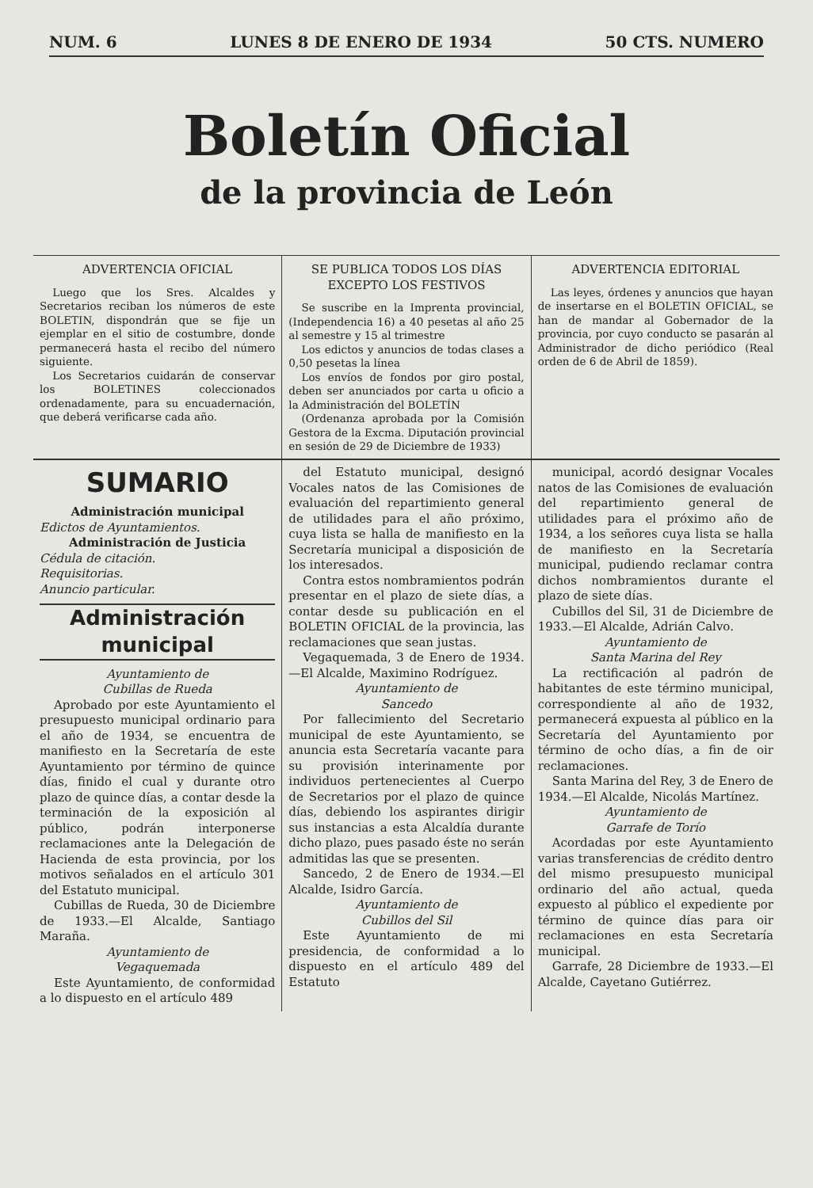NUM. 6 LUNES 8 DE ENERO DE 1934 50 CTS. NUMERO
Boletín Oficial
de la provincia de León
ADVERTENCIA OFICIAL
Luego que los Sres. Alcaldes y Secretarios reciban los números de este BOLETIN, dispondrán que se fije un ejemplar en el sitio de costumbre, donde permanecerá hasta el recibo del número siguiente.
Los Secretarios cuidarán de conservar los BOLETINES coleccionados ordenadamente, para su encuadernación, que deberá verificarse cada año.
SE PUBLICA TODOS LOS DÍAS EXCEPTO LOS FESTIVOS
Se suscribe en la Imprenta provincial, (Independencia 16) a 40 pesetas al año 25 al semestre y 15 al trimestre
Los edictos y anuncios de todas clases a 0,50 pesetas la línea
Los envíos de fondos por giro postal, deben ser anunciados por carta u oficio a la Administración del BOLETÍN
(Ordenanza aprobada por la Comisión Gestora de la Excma. Diputación provincial en sesión de 29 de Diciembre de 1933)
ADVERTENCIA EDITORIAL
Las leyes, órdenes y anuncios que hayan de insertarse en el BOLETIN OFICIAL, se han de mandar al Gobernador de la provincia, por cuyo conducto se pasarán al Administrador de dicho periódico (Real orden de 6 de Abril de 1859).
SUMARIO
Administración municipal
Edictos de Ayuntamientos.
Administración de Justicia
Cédula de citación.
Requisitorias.
Anuncio particular.
Administración municipal
Ayuntamiento de
Cubillas de Rueda
Aprobado por este Ayuntamiento el presupuesto municipal ordinario para el año de 1934, se encuentra de manifiesto en la Secretaría de este Ayuntamiento por término de quince días, finido el cual y durante otro plazo de quince días, a contar desde la terminación de la exposición al público, podrán interponerse reclamaciones ante la Delegación de Hacienda de esta provincia, por los motivos señalados en el artículo 301 del Estatuto municipal.
Cubillas de Rueda, 30 de Diciembre de 1933.—El Alcalde, Santiago Maraña.
Ayuntamiento de
Vegaquemada
Este Ayuntamiento, de conformidad a lo dispuesto en el artículo 489
del Estatuto municipal, designó Vocales natos de las Comisiones de evaluación del repartimiento general de utilidades para el año próximo, cuya lista se halla de manifiesto en la Secretaría municipal a disposición de los interesados.
Contra estos nombramientos podrán presentar en el plazo de siete días, a contar desde su publicación en el BOLETIN OFICIAL de la provincia, las reclamaciones que sean justas.
Vegaquemada, 3 de Enero de 1934.—El Alcalde, Maximino Rodríguez.
Ayuntamiento de
Sancedo
Por fallecimiento del Secretario municipal de este Ayuntamiento, se anuncia esta Secretaría vacante para su provisión interinamente por individuos pertenecientes al Cuerpo de Secretarios por el plazo de quince días, debiendo los aspirantes dirigir sus instancias a esta Alcaldía durante dicho plazo, pues pasado éste no serán admitidas las que se presenten.
Sancedo, 2 de Enero de 1934.—El Alcalde, Isidro García.
Ayuntamiento de
Cubillos del Sil
Este Ayuntamiento de mi presidencia, de conformidad a lo dispuesto en el artículo 489 del Estatuto
municipal, acordó designar Vocales natos de las Comisiones de evaluación del repartimiento general de utilidades para el próximo año de 1934, a los señores cuya lista se halla de manifiesto en la Secretaría municipal, pudiendo reclamar contra dichos nombramientos durante el plazo de siete días.
Cubillos del Sil, 31 de Diciembre de 1933.—El Alcalde, Adrián Calvo.
Ayuntamiento de
Santa Marina del Rey
La rectificación al padrón de habitantes de este término municipal, correspondiente al año de 1932, permanecerá expuesta al público en la Secretaría del Ayuntamiento por término de ocho días, a fin de oir reclamaciones.
Santa Marina del Rey, 3 de Enero de 1934.—El Alcalde, Nicolás Martínez.
Ayuntamiento de
Garrafe de Torío
Acordadas por este Ayuntamiento varias transferencias de crédito dentro del mismo presupuesto municipal ordinario del año actual, queda expuesto al público el expediente por término de quince días para oir reclamaciones en esta Secretaría municipal.
Garrafe, 28 Diciembre de 1933.—El Alcalde, Cayetano Gutiérrez.